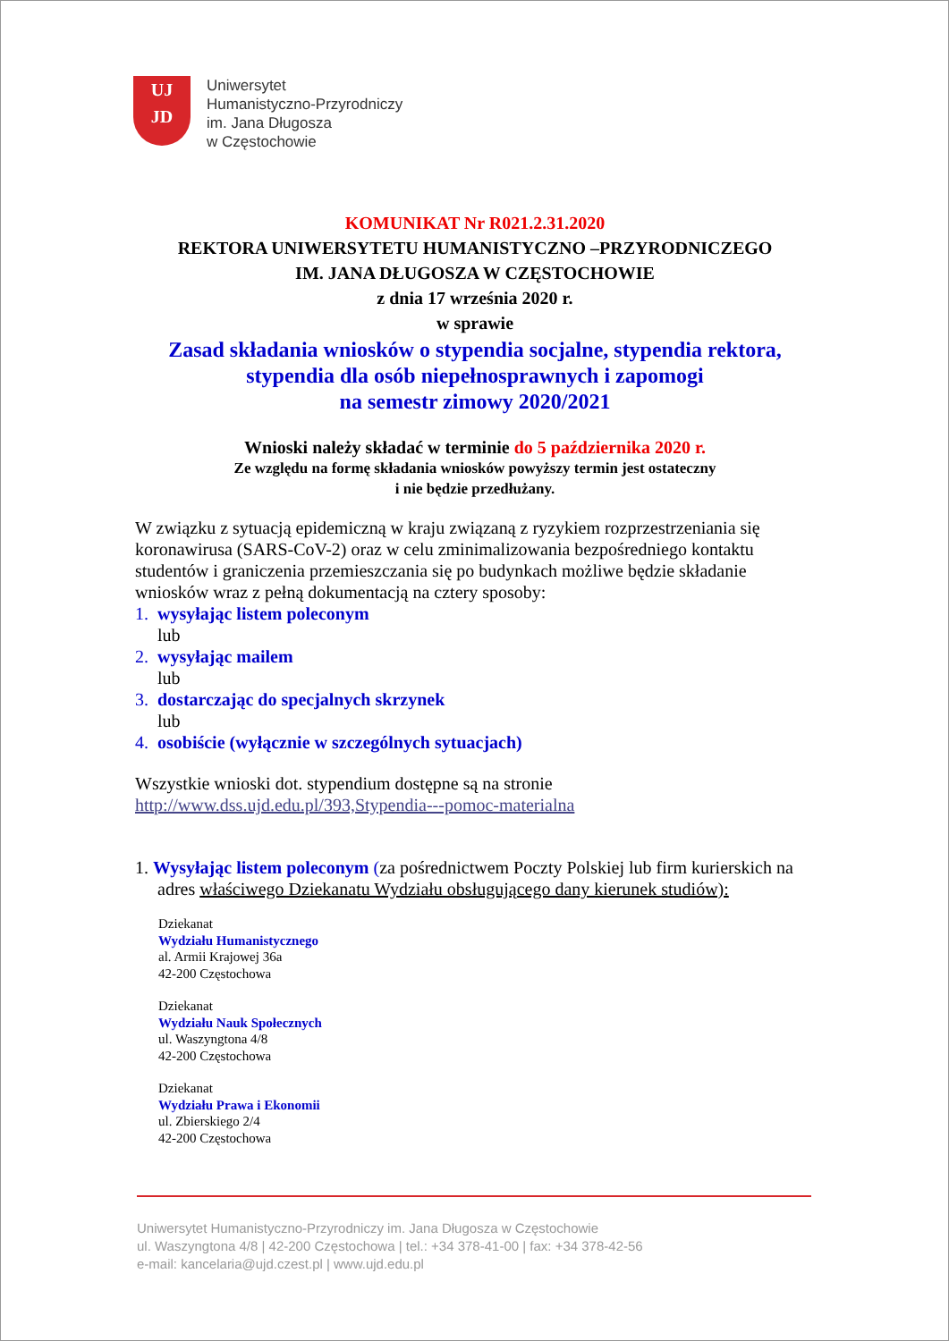UJ
JD
Uniwersytet
Humanistyczno-Przyrodniczy
im. Jana Długosza
w Częstochowie
KOMUNIKAT Nr R021.2.31.2020
REKTORA UNIWERSYTETU HUMANISTYCZNO –PRZYRODNICZEGO
IM. JANA DŁUGOSZA W CZĘSTOCHOWIE
z dnia 17 września 2020 r.
w sprawie
Zasad składania wniosków o stypendia socjalne, stypendia rektora,
stypendia dla osób niepełnosprawnych i zapomogi
na semestr zimowy 2020/2021
Wnioski należy składać w terminie do 5 października 2020 r.
Ze względu na formę składania wniosków powyższy termin jest ostateczny
i nie będzie przedłużany.
W związku z sytuacją epidemiczną w kraju związaną z ryzykiem rozprzestrzeniania się koronawirusa (SARS-CoV-2) oraz w celu zminimalizowania bezpośredniego kontaktu studentów i graniczenia przemieszczania się po budynkach możliwe będzie składanie wniosków wraz z pełną dokumentacją na cztery sposoby:
1. wysyłając listem poleconym
lub
2. wysyłając mailem
lub
3. dostarczając do specjalnych skrzynek
lub
4. osobiście (wyłącznie w szczególnych sytuacjach)
Wszystkie wnioski dot. stypendium dostępne są na stronie
http://www.dss.ujd.edu.pl/393,Stypendia---pomoc-materialna
1. Wysyłając listem poleconym (za pośrednictwem Poczty Polskiej lub firm kurierskich na adres właściwego Dziekanatu Wydziału obsługującego dany kierunek studiów):
Dziekanat
Wydziału Humanistycznego
al. Armii Krajowej 36a
42-200 Częstochowa
Dziekanat
Wydziału Nauk Społecznych
ul. Waszyngtona 4/8
42-200 Częstochowa
Dziekanat
Wydziału Prawa i Ekonomii
ul. Zbierskiego 2/4
42-200 Częstochowa
Uniwersytet Humanistyczno-Przyrodniczy im. Jana Długosza w Częstochowie
ul. Waszyngtona 4/8 | 42-200 Częstochowa | tel.: +34 378-41-00 | fax: +34 378-42-56
e-mail: kancelaria@ujd.czest.pl | www.ujd.edu.pl